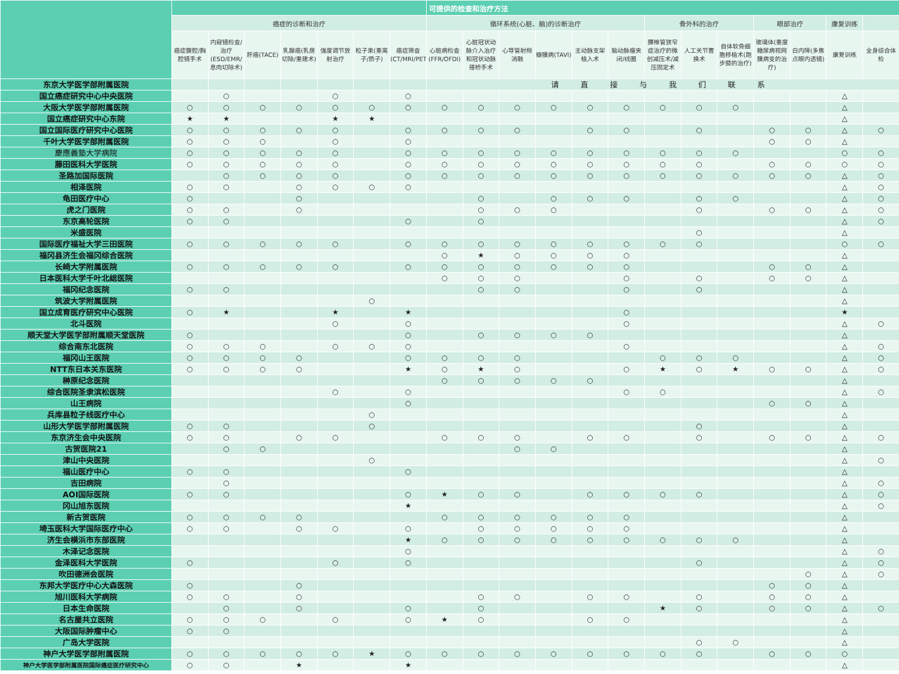| | | | | | | | | 可提供的检查和治疗方法 | | | | | | | | | | | | |
| --- | --- | --- | --- | --- | --- | --- | --- | --- | --- | --- | --- | --- | --- | --- | --- | --- | --- | --- | --- | --- |
| | 癌症的诊断和治疗 | | | | | | | 循环系统(心脏、脑)的诊断治疗 | | | | | | 骨外科的治疗 | | | 眼部治疗 | | 康复训练 | |
| | 癌症腹腔/胸腔镜手术 | 内窥镜检查/治疗(ESD/EMR/息肉切除术) | 肝癌(TACE) | 乳腺癌(乳房切除/重建术) | 强度调节放射治疗 | 粒子束(重离子/质子) | 癌症筛查(CT/MRI/PET) | 心脏病检查(FFR/OFDI) | 心脏冠状动脉介入治疗和冠状动脉搭桥手术 | 心导管射频消融 | 瓣膜病(TAVI) | 主动脉支架植入术 | 脑动脉瘤夹闭/线圈 | 腰椎管狭窄症治疗的微创减压术/减压固定术 | 人工关节置换术 | 自体软骨细胞移植术(跑步膝的治疗) | 玻璃体(重度糖尿病视网膜病变的治疗) | 白内障(多焦点眼内透镜) | 康复训练 | 全身综合体检 |
| 东京大学医学部附属医院 | | | | | | | | 请 直 接 与 我 们 联 系 | | | | | | | | | | | | |
| 国立癌症研究中心中央医院 | | ○ | | | ○ | | ○ | | | | | | | | | | | | △ | |
| 大阪大学医学部附属医院 | ○ | ○ | ○ | ○ | ○ | ○ | ○ | ○ | ○ | ○ | ○ | ○ | ○ | ○ | ○ | ○ | | | △ | |
| 国立癌症研究中心东院 | ★ | ★ | | | ★ | ★ | | | | | | | | | | | | | △ | |
| 国立国际医疗研究中心医院 | ○ | ○ | ○ | ○ | ○ | | ○ | ○ | ○ | ○ | | ○ | ○ | | ○ | | ○ | ○ | △ | ○ |
| 千叶大学医学部附属医院 | ○ | ○ | ○ | | ○ | | ○ | | | | | | | | | | ○ | ○ | △ | |
| 慶應義塾大学病院 | ○ | ○ | ○ | ○ | ○ | | ○ | ○ | ○ | ○ | ○ | ○ | ○ | ○ | ○ | ○ | | | ○ | ○ |
| 藤田医科大学医院 | ○ | ○ | ○ | ○ | ○ | | ○ | ○ | ○ | ○ | ○ | ○ | ○ | ○ | ○ | | ○ | ○ | ○ | ○ |
| 圣路加国际医院 | | ○ | ○ | ○ | ○ | | ○ | ○ | ○ | ○ | ○ | ○ | ○ | ○ | ○ | ○ | ○ | ○ | △ | ○ |
| 相泽医院 | ○ | ○ | | ○ | ○ | ○ | ○ | | | | | | | | | | | | △ | ○ |
| 龟田医疗中心 | ○ | | | ○ | | | | | ○ | | ○ | ○ | ○ | | ○ | ○ | | | △ | ○ |
| 虎之门医院 | ○ | ○ | | ○ | | | | | ○ | ○ | ○ | | | | ○ | | ○ | ○ | △ | ○ |
| 东京高轮医院 | ○ | ○ | | | | | ○ | | ○ | | | | | | | | | | △ | ○ |
| 米盛医院 | | | | | | | | | | | | | | | ○ | | | | △ | |
| 国际医疗福祉大学三田医院 | ○ | ○ | ○ | ○ | ○ | | ○ | ○ | ○ | ○ | ○ | ○ | ○ | ○ | ○ | | | | ○ | ○ |
| 福冈县济生会福冈综合医院 | | | | | | | | ○ | ★ | ○ | ○ | ○ | ○ | | | | | | △ | |
| 长崎大学附属医院 | ○ | ○ | ○ | ○ | ○ | | ○ | ○ | ○ | ○ | ○ | ○ | ○ | | | | ○ | ○ | △ | |
| 日本医科大学千叶北総医院 | | | | | | | | ○ | ○ | ○ | | | ○ | | ○ | | ○ | ○ | △ | |
| 福冈纪念医院 | ○ | ○ | | | | | | | ○ | ○ | | | ○ | | ○ | | | | △ | |
| 筑波大学附属医院 | | | | | | ○ | | | | | | | | | | | | | △ | |
| 国立成育医疗研究中心医院 | ○ | ★ | | | ★ | | ★ | | | | | | ○ | | | | | | ★ | |
| 北斗医院 | | | | | ○ | | ○ | | | | | | ○ | | | | | | △ | ○ |
| 顺天堂大学医学部附属顺天堂医院 | ○ | | | | | | ○ | | ○ | ○ | ○ | ○ | | | | | | | △ | |
| 综合南东北医院 | ○ | ○ | ○ | | ○ | ○ | ○ | | | | | | ○ | | | | | | △ | ○ |
| 福冈山王医院 | ○ | ○ | ○ | ○ | | | ○ | ○ | ○ | ○ | | | | ○ | ○ | ○ | | | △ | ○ |
| NTT东日本关东医院 | ○ | ○ | ○ | ○ | | | ★ | ○ | ★ | ○ | | | ○ | ★ | ○ | ★ | ○ | ○ | △ | ○ |
| 榊原纪念医院 | | | | | | | | ○ | ○ | ○ | ○ | ○ | | | | | | | △ | |
| 综合医院圣隶滨松医院 | | | | | ○ | | ○ | | | | | | ○ | ○ | | | | | △ | ○ |
| 山王病院 | | | | | | | ○ | | | | | | | | | | ○ | ○ | △ | |
| 兵库县粒子线医疗中心 | | | | | | ○ | | | | | | | | | | | | | △ | |
| 山形大学医学部附属医院 | ○ | ○ | | | | ○ | | | | | | | | | ○ | | | | △ | |
| 东京济生会中央医院 | ○ | ○ | | ○ | ○ | | | ○ | ○ | ○ | | ○ | ○ | | ○ | | ○ | ○ | △ | ○ |
| 古贺医院21 | | ○ | ○ | | | | | | | ○ | ○ | | | | | | | | △ | |
| 津山中央医院 | | | | | | ○ | | | | | | | | | | | | | △ | ○ |
| 福山医疗中心 | ○ | ○ | | | | | ○ | | | | | | | | | | | | △ | |
| 吉田病院 | | ○ | | | | | | | | | | | | | | | | | △ | ○ |
| AOI国际医院 | ○ | ○ | | | | | ○ | ★ | ○ | ○ | | ○ | ○ | ○ | ○ | | | | △ | ○ |
| 冈山旭东医院 | | | | | | | ★ | | | | | | | | | | | | △ | ○ |
| 新古贺医院 | ○ | ○ | ○ | ○ | | | | ○ | ○ | ○ | ○ | ○ | ○ | | | | | | △ | |
| 埼玉医科大学国际医疗中心 | ○ | ○ | | ○ | ○ | | ○ | | ○ | ○ | ○ | ○ | ○ | | | | | | △ | |
| 济生会横浜市东部医院 | | | | | | | ★ | ○ | ○ | ○ | ○ | ○ | ○ | ○ | ○ | ○ | | | △ | |
| 木泽记念医院 | | | | | | | ○ | | | | | | | | | | | | △ | ○ |
| 金泽医科大学医院 | ○ | | | | ○ | | ○ | | | | | | | | ○ | | | | △ | ○ |
| 吹田德洲会医院 | | | | | | | | | | | | | | | | | | ○ | △ | ○ |
| 东邦大学医疗中心大森医院 | ○ | | | ○ | | | | | | | | | | | | | ○ | ○ | △ | |
| 旭川医科大学病院 | ○ | ○ | | ○ | | | | | ○ | ○ | | ○ | ○ | | ○ | | ○ | ○ | △ | |
| 日本生命医院 | | ○ | | ○ | | | ○ | | ○ | | | | | ★ | ○ | | ○ | ○ | △ | ○ |
| 名古屋共立医院 | ○ | ○ | ○ | | ○ | | ○ | ★ | ○ | | | ○ | ○ | | | | | | △ | |
| 大阪国际肿瘤中心 | ○ | ○ | | | | | | | | | | | | | | | | | △ | |
| 广岛大学医院 | | | | | | | | | | | | | | | ○ | ○ | | | △ | |
| 神户大学医学部附属医院 | ○ | ○ | ○ | ○ | ○ | ★ | ○ | ○ | ○ | ○ | ○ | ○ | ○ | ○ | ○ | | ○ | ○ | ○ | |
| 神户大学医学部附属医院国际癌症医疗研究中心 | ○ | ○ | | ★ | | | ★ | | | | | | | | | | | | △ | |